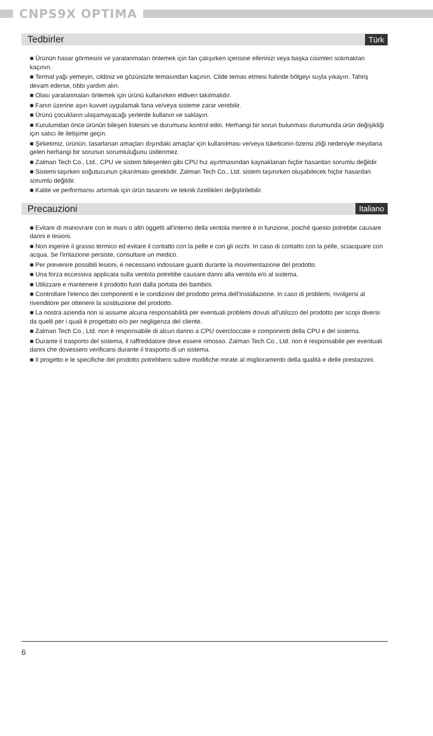CNPS9X OPTIMA
Tedbirler
Türk
■ Ürünün hasar görmesini ve yaralanmaları önlemek için fan çalışırken içerisine ellerinizi veya başka cisimleri sokmaktan kaçının.
■ Termal yağı yemeyin, cildiniz ve gözünüzle temasından kaçının. Cilde temas etmesi halinde bölgeyi suyla yıkayın. Tahriş devam ederse, tıbbi yardım alın.
■ Olası yaralanmaları önlemek için ürünü kullanırken eldiven takılmalıdır.
■ Fanın üzerine aşırı kuvvet uygulamak fana ve/veya sisteme zarar verebilir.
■ Ürünü çocukların ulaşamayacağı yerlerde kullanın ve saklayın.
■ Kurulumdan önce ürünün bileşen listesini ve durumunu kontrol edin. Herhangi bir sorun bulunması durumunda ürün değişikliği için satıcı ile iletişime geçin.
■ Şirketimiz, ürünün, tasarlanan amaçları dışındaki amaçlar için kullanılması ve/veya tüketicinin özensi zliği nedeniyle meydana gelen herhangi bir sorunun sorumluluğunu üstlenmez.
■ Zalman Tech Co., Ltd., CPU ve sistem bileşenleri gibi CPU hız aşırtmasından kaynaklanan hiçbir hasardan sorumlu değildir.
■ Sistemi taşırken soğutucunun çıkarılması gereklidir. Zalman Tech Co., Ltd. sistem taşınırken oluşabilecek hiçbir hasardan sorumlu değildir.
■ Kalite ve performansı artırmak için ürün tasarımı ve teknik özellikleri değiştirilebilir.
Precauzioni
Italiano
■ Evitare di manovrare con le mani o altri oggetti all'interno della ventola mentre è in funzione, poiché questo potrebbe causare danni e lesioni.
■ Non ingerire il grasso termico ed evitare il contatto con la pelle e con gli occhi. In caso di contatto con la pelle, sciacquare con acqua. Se l'irritazione persiste, consultare un medico.
■ Per prevenire possibili lesioni, è necessario indossare guanti durante la movimentazione del prodotto.
■ Una forza eccessiva applicata sulla ventola potrebbe causare danni alla ventola e/o al sistema.
■ Utilizzare e mantenere il prodotto fuori dalla portata dei bambini.
■ Controllare l'elenco dei componenti e le condizioni del prodotto prima dell'installazione. In caso di problemi, rivolgersi al rivenditore per ottenere la sostituzione del prodotto.
■ La nostra azienda non si assume alcuna responsabilità per eventuali problemi dovuti all'utilizzo del prodotto per scopi diversi da quelli per i quali è progettato e/o per negligenza del cliente.
■ Zalman Tech Co., Ltd. non è responsabile di alcun danno a CPU overcloccate e componenti della CPU e del sistema.
■ Durante il trasporto del sistema, il raffreddatore deve essere rimosso. Zalman Tech Co., Ltd. non è responsabile per eventuali danni che dovessero verificarsi durante il trasporto di un sistema.
■ Il progetto e le specifiche del prodotto potrebbero subire modifiche mirate al miglioramento della qualità e delle prestazioni.
6